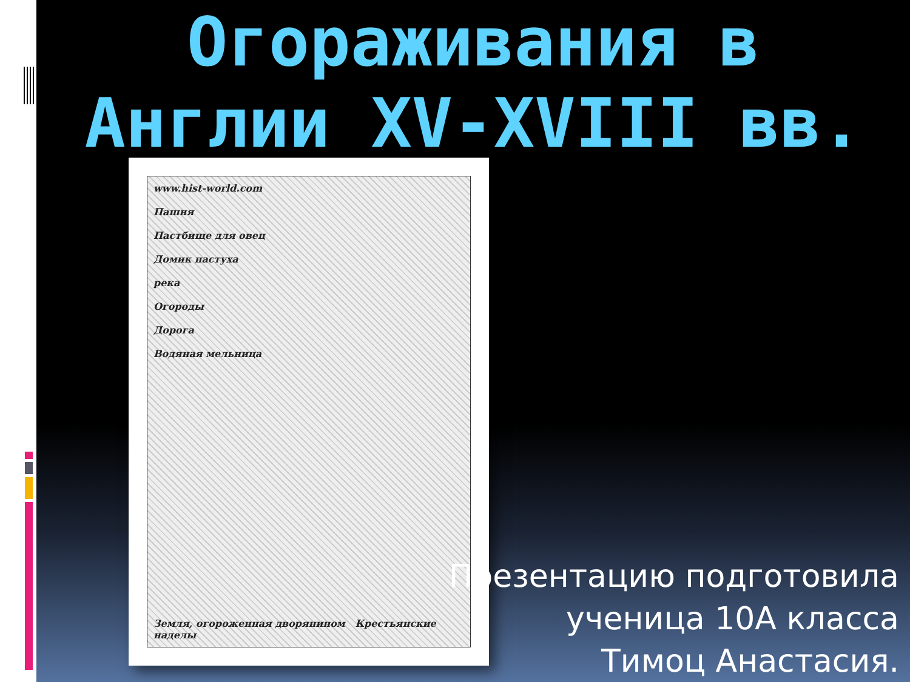Огораживания в
Англии XV-XVIII вв.
www.hist-world.com
Пашня
Пастбище для овец
Домик пастуха
река
Огороды
Дорога
Водяная мельница
Земля, огороженная дворянином Крестьянские наделы
Презентацию подготовила
ученица 10А класса
Тимоц Анастасия.